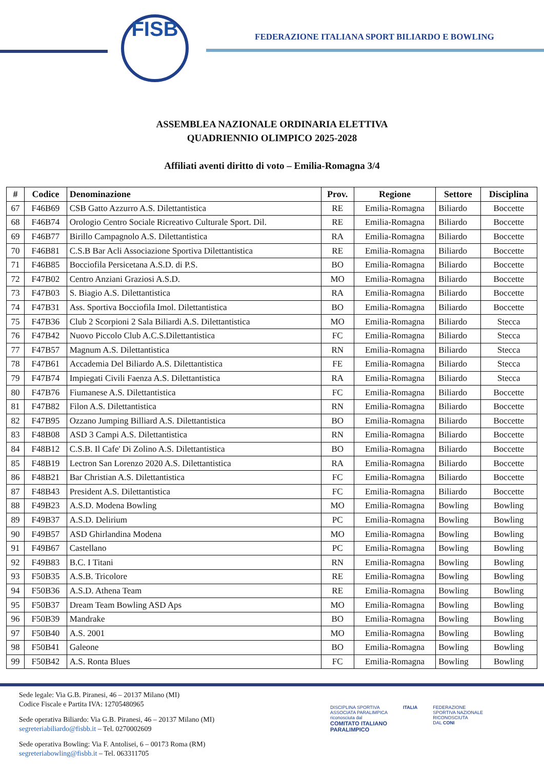FISB
FEDERAZIONE ITALIANA SPORT BILIARDO E BOWLING
ASSEMBLEA NAZIONALE ORDINARIA ELETTIVA
QUADRIENNIO OLIMPICO 2025-2028
Affiliati aventi diritto di voto – Emilia-Romagna 3/4
| # | Codice | Denominazione | Prov. | Regione | Settore | Disciplina |
| --- | --- | --- | --- | --- | --- | --- |
| 67 | F46B69 | CSB Gatto Azzurro A.S. Dilettantistica | RE | Emilia-Romagna | Biliardo | Boccette |
| 68 | F46B74 | Orologio Centro Sociale Ricreativo Culturale Sport. Dil. | RE | Emilia-Romagna | Biliardo | Boccette |
| 69 | F46B77 | Birillo Campagnolo A.S. Dilettantistica | RA | Emilia-Romagna | Biliardo | Boccette |
| 70 | F46B81 | C.S.B Bar Acli Associazione Sportiva Dilettantistica | RE | Emilia-Romagna | Biliardo | Boccette |
| 71 | F46B85 | Bocciofila Persicetana A.S.D. di P.S. | BO | Emilia-Romagna | Biliardo | Boccette |
| 72 | F47B02 | Centro Anziani Graziosi A.S.D. | MO | Emilia-Romagna | Biliardo | Boccette |
| 73 | F47B03 | S. Biagio A.S. Dilettantistica | RA | Emilia-Romagna | Biliardo | Boccette |
| 74 | F47B31 | Ass. Sportiva Bocciofila Imol. Dilettantistica | BO | Emilia-Romagna | Biliardo | Boccette |
| 75 | F47B36 | Club 2 Scorpioni 2 Sala Biliardi A.S. Dilettantistica | MO | Emilia-Romagna | Biliardo | Stecca |
| 76 | F47B42 | Nuovo Piccolo Club A.C.S.Dilettantistica | FC | Emilia-Romagna | Biliardo | Stecca |
| 77 | F47B57 | Magnum A.S. Dilettantistica | RN | Emilia-Romagna | Biliardo | Stecca |
| 78 | F47B61 | Accademia Del Biliardo A.S. Dilettantistica | FE | Emilia-Romagna | Biliardo | Stecca |
| 79 | F47B74 | Impiegati Civili Faenza A.S. Dilettantistica | RA | Emilia-Romagna | Biliardo | Stecca |
| 80 | F47B76 | Fiumanese A.S. Dilettantistica | FC | Emilia-Romagna | Biliardo | Boccette |
| 81 | F47B82 | Filon A.S. Dilettantistica | RN | Emilia-Romagna | Biliardo | Boccette |
| 82 | F47B95 | Ozzano Jumping Billiard A.S. Dilettantistica | BO | Emilia-Romagna | Biliardo | Boccette |
| 83 | F48B08 | ASD 3 Campi A.S. Dilettantistica | RN | Emilia-Romagna | Biliardo | Boccette |
| 84 | F48B12 | C.S.B. Il Cafe' Di Zolino A.S. Dilettantistica | BO | Emilia-Romagna | Biliardo | Boccette |
| 85 | F48B19 | Lectron San Lorenzo 2020 A.S. Dilettantistica | RA | Emilia-Romagna | Biliardo | Boccette |
| 86 | F48B21 | Bar Christian A.S. Dilettantistica | FC | Emilia-Romagna | Biliardo | Boccette |
| 87 | F48B43 | President A.S. Dilettantistica | FC | Emilia-Romagna | Biliardo | Boccette |
| 88 | F49B23 | A.S.D. Modena Bowling | MO | Emilia-Romagna | Bowling | Bowling |
| 89 | F49B37 | A.S.D. Delirium | PC | Emilia-Romagna | Bowling | Bowling |
| 90 | F49B57 | ASD Ghirlandina Modena | MO | Emilia-Romagna | Bowling | Bowling |
| 91 | F49B67 | Castellano | PC | Emilia-Romagna | Bowling | Bowling |
| 92 | F49B83 | B.C. I Titani | RN | Emilia-Romagna | Bowling | Bowling |
| 93 | F50B35 | A.S.B. Tricolore | RE | Emilia-Romagna | Bowling | Bowling |
| 94 | F50B36 | A.S.D. Athena Team | RE | Emilia-Romagna | Bowling | Bowling |
| 95 | F50B37 | Dream Team Bowling ASD Aps | MO | Emilia-Romagna | Bowling | Bowling |
| 96 | F50B39 | Mandrake | BO | Emilia-Romagna | Bowling | Bowling |
| 97 | F50B40 | A.S. 2001 | MO | Emilia-Romagna | Bowling | Bowling |
| 98 | F50B41 | Galeone | BO | Emilia-Romagna | Bowling | Bowling |
| 99 | F50B42 | A.S. Ronta Blues | FC | Emilia-Romagna | Bowling | Bowling |
Sede legale: Via G.B. Piranesi, 46 – 20137 Milano (MI)
Codice Fiscale e Partita IVA: 12705480965
Sede operativa Biliardo: Via G.B. Piranesi, 46 – 20137 Milano (MI)
segreteriabiliardo@fisbb.it – Tel. 0270002609
Sede operativa Bowling: Via F. Antolisei, 6 – 00173 Roma (RM)
segreteriabowling@fisbb.it – Tel. 063311705
DISCIPLINA SPORTIVA
ASSOCIATA PARALIMPICA
riconosciuta dal
COMITATO ITALIANO
PARALIMPICO
ITALIA FEDERAZIONE
SPORTIVA NAZIONALE
RICONOSCIUTA
DAL CONI